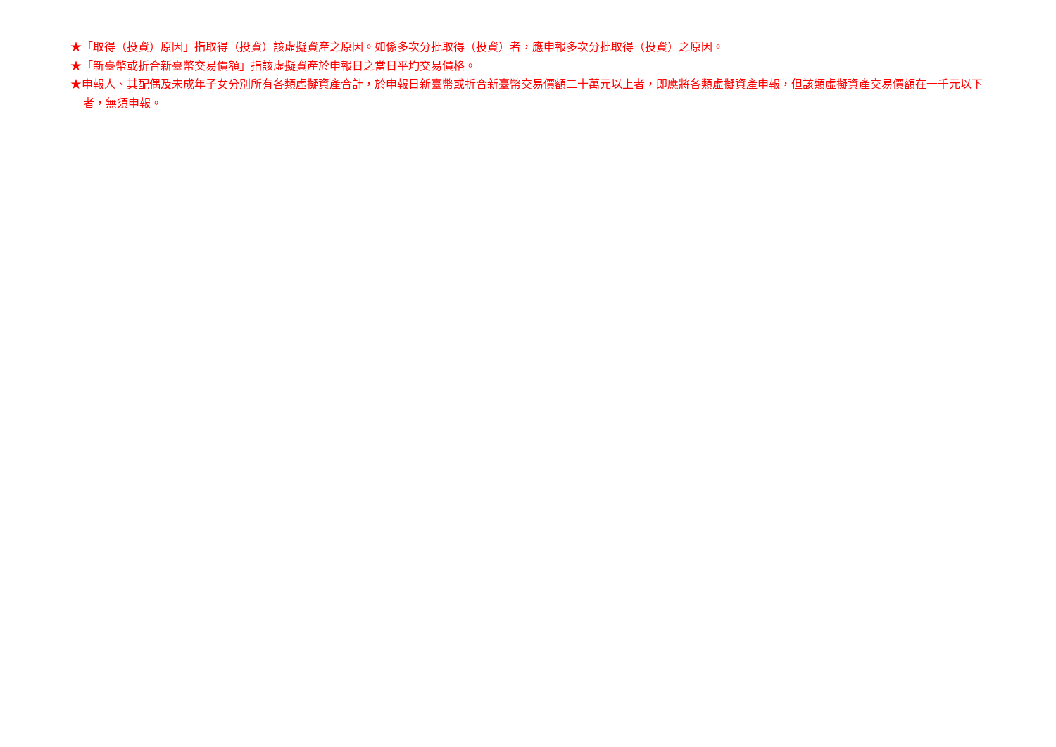★「取得（投資）原因」指取得（投資）該虛擬資產之原因。如係多次分批取得（投資）者，應申報多次分批取得（投資）之原因。
★「新臺幣或折合新臺幣交易價額」指該虛擬資產於申報日之當日平均交易價格。
★申報人、其配偶及未成年子女分別所有各類虛擬資產合計，於申報日新臺幣或折合新臺幣交易價額二十萬元以上者，即應將各類虛擬資產申報，但該類虛擬資產交易價額在一千元以下者，無須申報。